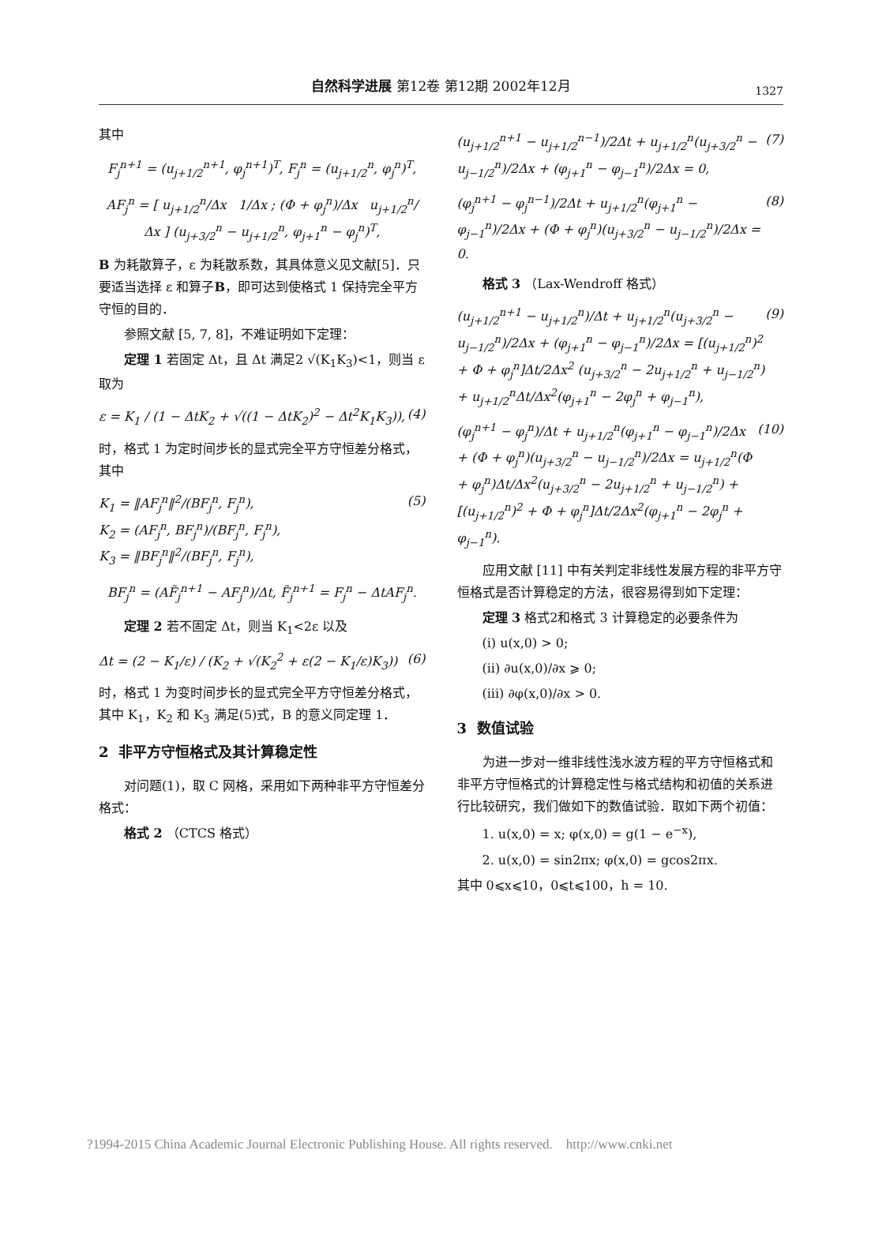自然科学进展 第12卷 第12期 2002年12月
1327
其中
F<sub>j</sub><sup>n+1</sup> = (u<sub>j+1/2</sub><sup>n+1</sup>, φ<sub>j</sub><sup>n+1</sup>)<sup>T</sup>, F<sub>j</sub><sup>n</sup> = (u<sub>j+1/2</sub><sup>n</sup>, φ<sub>j</sub><sup>n</sup>)<sup>T</sup>,
AF<sub>j</sub><sup>n</sup> = [ u<sub>j+1/2</sub><sup>n</sup>/Δx 1/Δx ; (Φ + φ<sub>j</sub><sup>n</sup>)/Δx u<sub>j+1/2</sub><sup>n</sup>/Δx ] (u<sub>j+3/2</sub><sup>n</sup> − u<sub>j+1/2</sub><sup>n</sup>, φ<sub>j+1</sub><sup>n</sup> − φ<sub>j</sub><sup>n</sup>)<sup>T</sup>,
B 为耗散算子，ε 为耗散系数，其具体意义见文献[5]．只要适当选择 ε 和算子B，即可达到使格式 1 保持完全平方守恒的目的．
参照文献 [5, 7, 8]，不难证明如下定理：
定理 1 若固定 Δt，且 Δt 满足2 √(K<sub>1</sub>K<sub>3</sub>)<1，则当 ε 取为
ε = K<sub>1</sub> / (1 − ΔtK<sub>2</sub> + √((1 − ΔtK<sub>2</sub>)<sup>2</sup> − Δt<sup>2</sup>K<sub>1</sub>K<sub>3</sub>)), (4)
时，格式 1 为定时间步长的显式完全平方守恒差分格式，其中
K<sub>1</sub> = ‖AF<sub>j</sub><sup>n</sup>‖<sup>2</sup>/(BF<sub>j</sub><sup>n</sup>, F<sub>j</sub><sup>n</sup>),
K<sub>2</sub> = (AF<sub>j</sub><sup>n</sup>, BF<sub>j</sub><sup>n</sup>)/(BF<sub>j</sub><sup>n</sup>, F<sub>j</sub><sup>n</sup>),
K<sub>3</sub> = ‖BF<sub>j</sub><sup>n</sup>‖<sup>2</sup>/(BF<sub>j</sub><sup>n</sup>, F<sub>j</sub><sup>n</sup>), (5)
BF<sub>j</sub><sup>n</sup> = (AF̃<sub>j</sub><sup>n+1</sup> − AF<sub>j</sub><sup>n</sup>)/Δt, F̃<sub>j</sub><sup>n+1</sup> = F<sub>j</sub><sup>n</sup> − ΔtAF<sub>j</sub><sup>n</sup>.
定理 2 若不固定 Δt，则当 K<sub>1</sub><2ε 以及
Δt = (2 − K<sub>1</sub>/ε) / (K<sub>2</sub> + √(K<sub>2</sub><sup>2</sup> + ε(2 − K<sub>1</sub>/ε)K<sub>3</sub>)) (6)
时，格式 1 为变时间步长的显式完全平方守恒差分格式，其中 K<sub>1</sub>，K<sub>2</sub> 和 K<sub>3</sub> 满足(5)式，B 的意义同定理 1．
2 非平方守恒格式及其计算稳定性
对问题(1)，取 C 网格，采用如下两种非平方守恒差分格式：
格式 2 （CTCS 格式）
(u<sub>j+1/2</sub><sup>n+1</sup> − u<sub>j+1/2</sub><sup>n−1</sup>)/2Δt + u<sub>j+1/2</sub><sup>n</sup>(u<sub>j+3/2</sub><sup>n</sup> − u<sub>j−1/2</sub><sup>n</sup>)/2Δx + (φ<sub>j+1</sub><sup>n</sup> − φ<sub>j−1</sub><sup>n</sup>)/2Δx = 0, (7)
(φ<sub>j</sub><sup>n+1</sup> − φ<sub>j</sub><sup>n−1</sup>)/2Δt + u<sub>j+1/2</sub><sup>n</sup>(φ<sub>j+1</sub><sup>n</sup> − φ<sub>j−1</sub><sup>n</sup>)/2Δx + (Φ + φ<sub>j</sub><sup>n</sup>)(u<sub>j+3/2</sub><sup>n</sup> − u<sub>j−1/2</sub><sup>n</sup>)/2Δx = 0. (8)
格式 3 （Lax-Wendroff 格式）
(u<sub>j+1/2</sub><sup>n+1</sup> − u<sub>j+1/2</sub><sup>n</sup>)/Δt + u<sub>j+1/2</sub><sup>n</sup>(u<sub>j+3/2</sub><sup>n</sup> − u<sub>j−1/2</sub><sup>n</sup>)/2Δx + (φ<sub>j+1</sub><sup>n</sup> − φ<sub>j−1</sub><sup>n</sup>)/2Δx = [(u<sub>j+1/2</sub><sup>n</sup>)<sup>2</sup> + Φ + φ<sub>j</sub><sup>n</sup>]Δt/2Δx<sup>2</sup> (u<sub>j+3/2</sub><sup>n</sup> − 2u<sub>j+1/2</sub><sup>n</sup> + u<sub>j−1/2</sub><sup>n</sup>) + u<sub>j+1/2</sub><sup>n</sup>Δt/Δx<sup>2</sup>(φ<sub>j+1</sub><sup>n</sup> − 2φ<sub>j</sub><sup>n</sup> + φ<sub>j−1</sub><sup>n</sup>), (9)
(φ<sub>j</sub><sup>n+1</sup> − φ<sub>j</sub><sup>n</sup>)/Δt + u<sub>j+1/2</sub><sup>n</sup>(φ<sub>j+1</sub><sup>n</sup> − φ<sub>j−1</sub><sup>n</sup>)/2Δx + (Φ + φ<sub>j</sub><sup>n</sup>)(u<sub>j+3/2</sub><sup>n</sup> − u<sub>j−1/2</sub><sup>n</sup>)/2Δx = u<sub>j+1/2</sub><sup>n</sup>(Φ + φ<sub>j</sub><sup>n</sup>)Δt/Δx<sup>2</sup>(u<sub>j+3/2</sub><sup>n</sup> − 2u<sub>j+1/2</sub><sup>n</sup> + u<sub>j−1/2</sub><sup>n</sup>) + [(u<sub>j+1/2</sub><sup>n</sup>)<sup>2</sup> + Φ + φ<sub>j</sub><sup>n</sup>]Δt/2Δx<sup>2</sup>(φ<sub>j+1</sub><sup>n</sup> − 2φ<sub>j</sub><sup>n</sup> + φ<sub>j−1</sub><sup>n</sup>). (10)
应用文献 [11] 中有关判定非线性发展方程的非平方守恒格式是否计算稳定的方法，很容易得到如下定理：
定理 3 格式2和格式 3 计算稳定的必要条件为
(i) u(x,0) > 0;
(ii) ∂u(x,0)/∂x ⩾ 0;
(iii) ∂φ(x,0)/∂x > 0.
3 数值试验
为进一步对一维非线性浅水波方程的平方守恒格式和非平方守恒格式的计算稳定性与格式结构和初值的关系进行比较研究，我们做如下的数值试验．取如下两个初值：
1. u(x,0) = x; φ(x,0) = g(1 − e<sup>−x</sup>),
2. u(x,0) = sin2πx; φ(x,0) = gcos2πx.
其中 0⩽x⩽10，0⩽t⩽100，h = 10.
?1994-2015 China Academic Journal Electronic Publishing House. All rights reserved. http://www.cnki.net